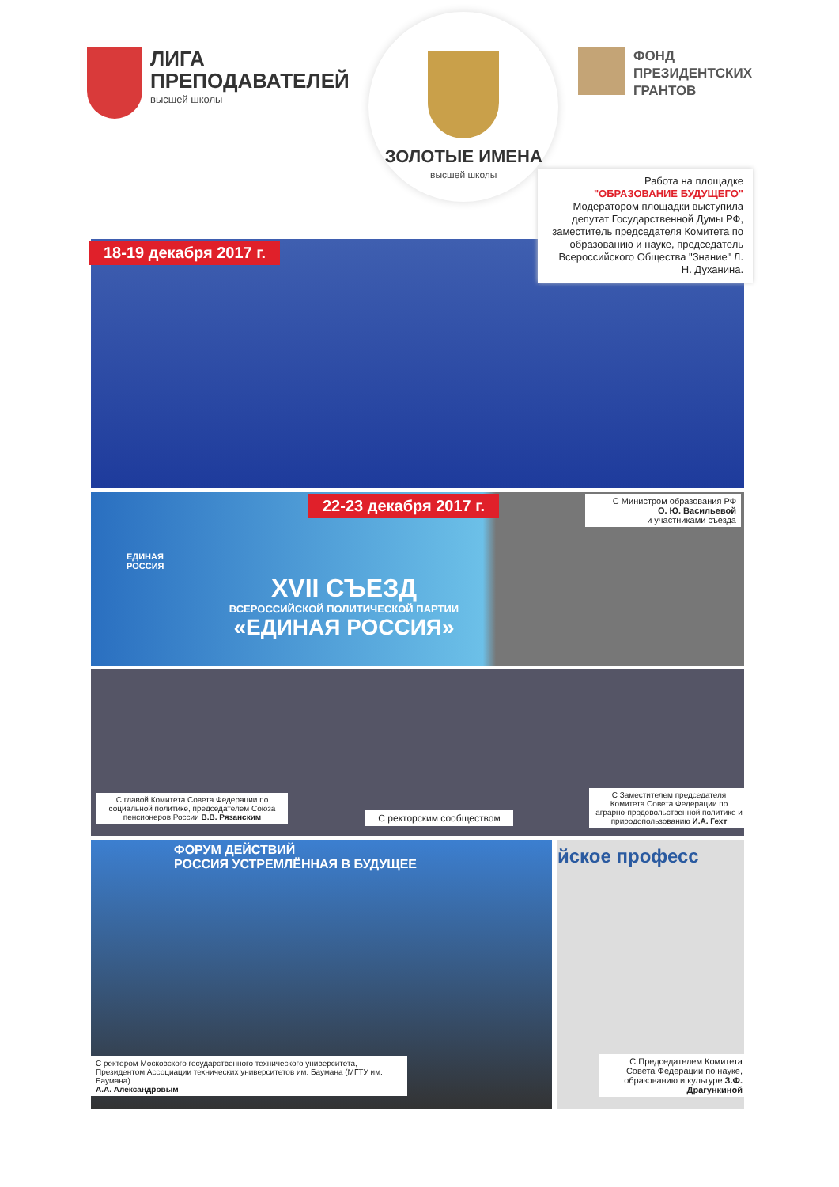ЛИГА
ПРЕПОДАВАТЕЛЕЙ
высшей школы
ЗОЛОТЫЕ ИМЕНА
высшей школы
ФОНД
ПРЕЗИДЕНТСКИХ
ГРАНТОВ
18-19 декабря 2017 г.
Работа на площадке
"ОБРАЗОВАНИЕ БУДУЩЕГО"
Модератором площадки выступила депутат Государственной Думы РФ, заместитель председателя Комитета по образованию и науке, председатель Всероссийского Общества "Знание" Л. Н. Духанина.
XVII СЪЕЗД
ВСЕРОССИЙСКОЙ ПОЛИТИЧЕСКОЙ ПАРТИИ
«ЕДИНАЯ РОССИЯ»
ЕДИНАЯ
РОССИЯ
22-23 декабря 2017 г.
С Министром образования РФ
О. Ю. Васильевой
и участниками съезда
С главой Комитета Совета Федерации по социальной политике, председателем Союза пенсионеров России В.В. Рязанским
С ректорским сообществом
С Заместителем председателя Комитета Совета Федерации по аграрно-продовольственной политике и природопользованию И.А. Гехт
ФОРУМ ДЕЙСТВИЙ
РОССИЯ УСТРЕМЛЁННАЯ В БУДУЩЕЕ
С ректором Московского государственного технического университета, Президентом Ассоциации технических университетов им. Баумана (МГТУ им. Баумана)
А.А. Александровым
йское професс
С Председателем Комитета Совета Федерации по науке, образованию и культуре З.Ф. Драгункиной